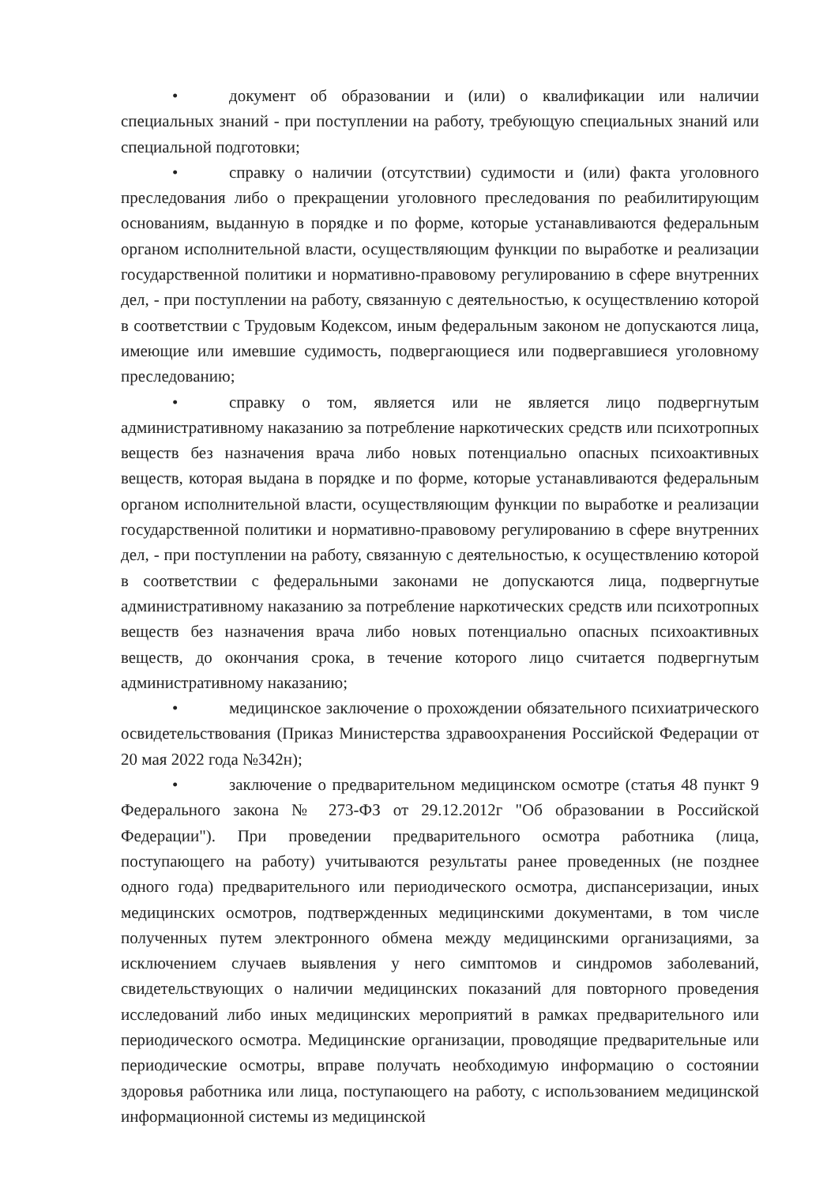• документ об образовании и (или) о квалификации или наличии специальных знаний - при поступлении на работу, требующую специальных знаний или специальной подготовки;
• справку о наличии (отсутствии) судимости и (или) факта уголовного преследования либо о прекращении уголовного преследования по реабилитирующим основаниям, выданную в порядке и по форме, которые устанавливаются федеральным органом исполнительной власти, осуществляющим функции по выработке и реализации государственной политики и нормативно-правовому регулированию в сфере внутренних дел, - при поступлении на работу, связанную с деятельностью, к осуществлению которой в соответствии с Трудовым Кодексом, иным федеральным законом не допускаются лица, имеющие или имевшие судимость, подвергающиеся или подвергавшиеся уголовному преследованию;
• справку о том, является или не является лицо подвергнутым административному наказанию за потребление наркотических средств или психотропных веществ без назначения врача либо новых потенциально опасных психоактивных веществ, которая выдана в порядке и по форме, которые устанавливаются федеральным органом исполнительной власти, осуществляющим функции по выработке и реализации государственной политики и нормативно-правовому регулированию в сфере внутренних дел, - при поступлении на работу, связанную с деятельностью, к осуществлению которой в соответствии с федеральными законами не допускаются лица, подвергнутые административному наказанию за потребление наркотических средств или психотропных веществ без назначения врача либо новых потенциально опасных психоактивных веществ, до окончания срока, в течение которого лицо считается подвергнутым административному наказанию;
• медицинское заключение о прохождении обязательного психиатрического освидетельствования (Приказ Министерства здравоохранения Российской Федерации от 20 мая 2022 года №342н);
• заключение о предварительном медицинском осмотре (статья 48 пункт 9 Федерального закона № 273-ФЗ от 29.12.2012г "Об образовании в Российской Федерации"). При проведении предварительного осмотра работника (лица, поступающего на работу) учитываются результаты ранее проведенных (не позднее одного года) предварительного или периодического осмотра, диспансеризации, иных медицинских осмотров, подтвержденных медицинскими документами, в том числе полученных путем электронного обмена между медицинскими организациями, за исключением случаев выявления у него симптомов и синдромов заболеваний, свидетельствующих о наличии медицинских показаний для повторного проведения исследований либо иных медицинских мероприятий в рамках предварительного или периодического осмотра. Медицинские организации, проводящие предварительные или периодические осмотры, вправе получать необходимую информацию о состоянии здоровья работника или лица, поступающего на работу, с использованием медицинской информационной системы из медицинской